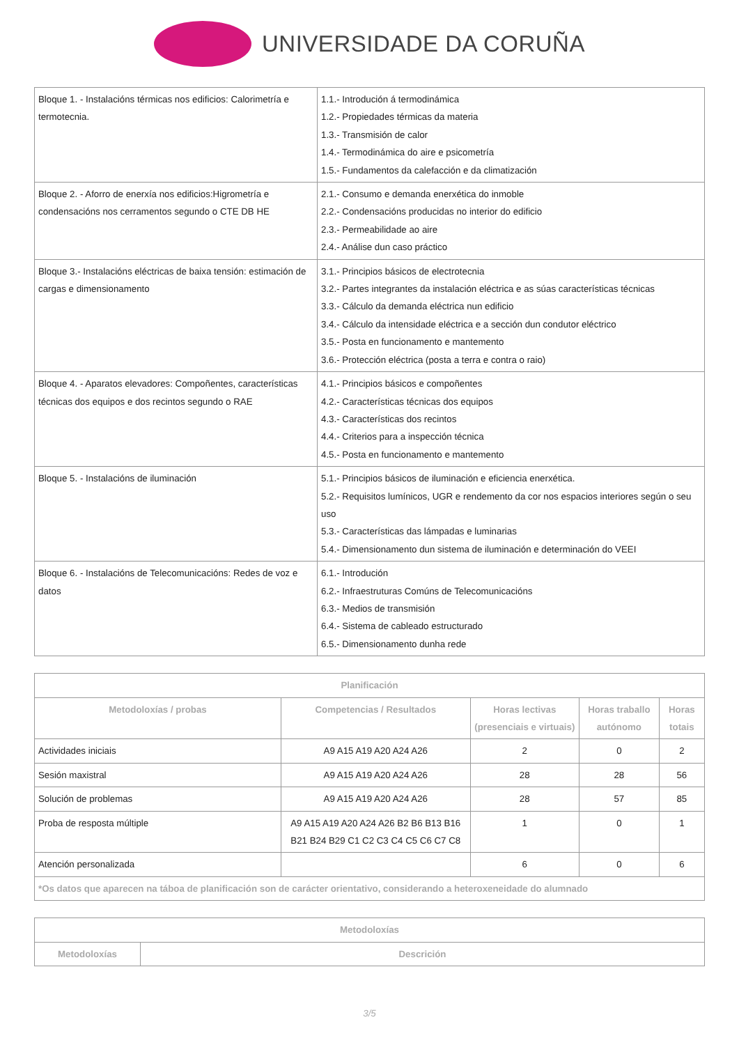UNIVERSIDADE DA CORUÑA
| Bloque 1. - Instalacións térmicas nos edificios: Calorimetría e termotecnia. | 1.1.- Introdución á termodinámica 1.2.- Propiedades térmicas da materia 1.3.- Transmisión de calor 1.4.- Termodinámica do aire e psicometría 1.5.- Fundamentos da calefacción e da climatización |
| Bloque 2. - Aforro de enerxía nos edificios:Higrometría e condensacións nos cerramentos segundo o CTE DB HE | 2.1.- Consumo e demanda enerxética do inmoble 2.2.- Condensacións producidas no interior do edificio 2.3.- Permeabilidade ao aire 2.4.- Análise dun caso práctico |
| Bloque 3.- Instalacións eléctricas de baixa tensión: estimación de cargas e dimensionamento | 3.1.- Principios básicos de electrotecnia 3.2.- Partes integrantes da instalación eléctrica e as súas características técnicas 3.3.- Cálculo da demanda eléctrica nun edificio 3.4.- Cálculo da intensidade eléctrica e a sección dun condutor eléctrico 3.5.- Posta en funcionamento e mantemento 3.6.- Protección eléctrica (posta a terra e contra o raio) |
| Bloque 4. - Aparatos elevadores: Compoñentes, características técnicas dos equipos e dos recintos segundo o RAE | 4.1.- Principios básicos e compoñentes 4.2.- Características técnicas dos equipos 4.3.- Características dos recintos 4.4.- Criterios para a inspección técnica 4.5.- Posta en funcionamento e mantemento |
| Bloque 5. - Instalacións de iluminación | 5.1.- Principios básicos de iluminación e eficiencia enerxética. 5.2.- Requisitos lumínicos, UGR e rendemento da cor nos espacios interiores según o seu uso 5.3.- Características das lámpadas e luminarias 5.4.- Dimensionamento dun sistema de iluminación e determinación do VEEI |
| Bloque 6. - Instalacións de Telecomunicacións: Redes de voz e datos | 6.1.- Introdución 6.2.- Infraestruturas Comúns de Telecomunicacións 6.3.- Medios de transmisión 6.4.- Sistema de cableado estructurado 6.5.- Dimensionamento dunha rede |
| Planificación | | | | |
| --- | --- | --- | --- | --- |
| Metodoloxías / probas | Competencias / Resultados | Horas lectivas (presenciais e virtuais) | Horas traballo autónomo | Horas totais |
| Actividades iniciais | A9 A15 A19 A20 A24 A26 | 2 | 0 | 2 |
| Sesión maxistral | A9 A15 A19 A20 A24 A26 | 28 | 28 | 56 |
| Solución de problemas | A9 A15 A19 A20 A24 A26 | 28 | 57 | 85 |
| Proba de resposta múltiple | A9 A15 A19 A20 A24 A26 B2 B6 B13 B16 B21 B24 B29 C1 C2 C3 C4 C5 C6 C7 C8 | 1 | 0 | 1 |
| Atención personalizada | | 6 | 0 | 6 |
| *Os datos que aparecen na táboa de planificación son de carácter orientativo, considerando a heteroxeneidade do alumnado | | | | |
| Metodoloxías | |
| --- | --- |
| Metodoloxías | Descrición |
3/5